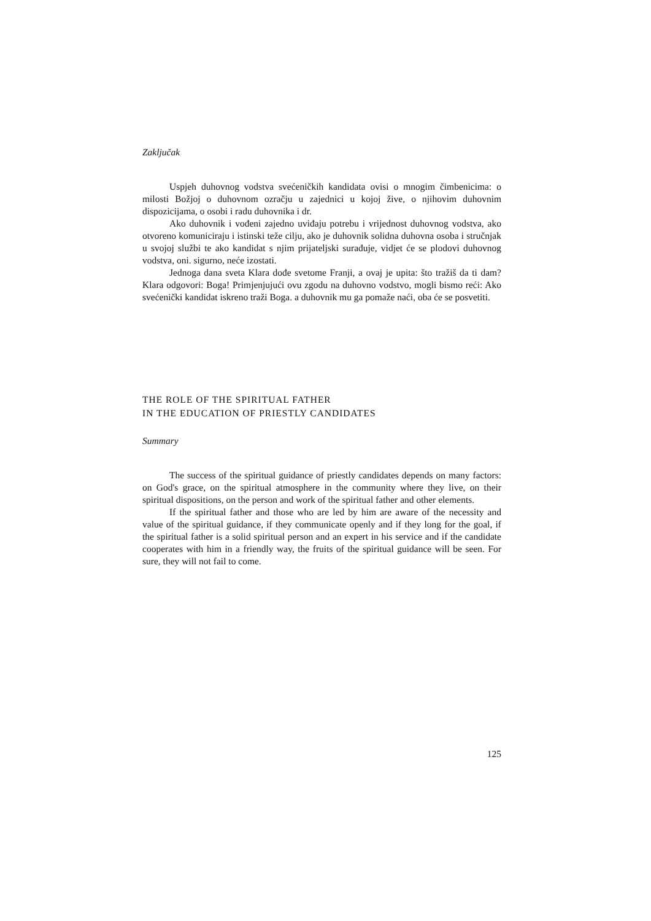Zaključak
Uspjeh duhovnog vodstva svećeničkih kandidata ovisi o mnogim čimbenicima: o milosti Božjoj o duhovnom ozračju u zajednici u kojoj žive, o njihovim duhovnim dispozicijama, o osobi i radu duhovnika i dr.
Ako duhovnik i vođeni zajedno uviđaju potrebu i vrijednost duhovnog vodstva, ako otvoreno komuniciraju i istinski teže cilju, ako je duhovnik solidna duhovna osoba i stručnjak u svojoj službi te ako kandidat s njim prijateljski surađuje, vidjet će se plodovi duhovnog vodstva, oni. sigurno, neće izostati.
Jednoga dana sveta Klara dođe svetome Franji, a ovaj je upita: što tražiš da ti dam? Klara odgovori: Boga! Primjenjujući ovu zgodu na duhovno vodstvo, mogli bismo reći: Ako svećenički kandidat iskreno traži Boga. a duhovnik mu ga pomaže naći, oba će se posvetiti.
THE ROLE OF THE SPIRITUAL FATHER
IN THE EDUCATION OF PRIESTLY CANDIDATES
Summary
The success of the spiritual guidance of priestly candidates depends on many factors: on God's grace, on the spiritual atmosphere in the community where they live, on their spiritual dispositions, on the person and work of the spiritual father and other elements.
If the spiritual father and those who are led by him are aware of the necessity and value of the spiritual guidance, if they communicate openly and if they long for the goal, if the spiritual father is a solid spiritual person and an expert in his service and if the candidate cooperates with him in a friendly way, the fruits of the spiritual guidance will be seen. For sure, they will not fail to come.
125